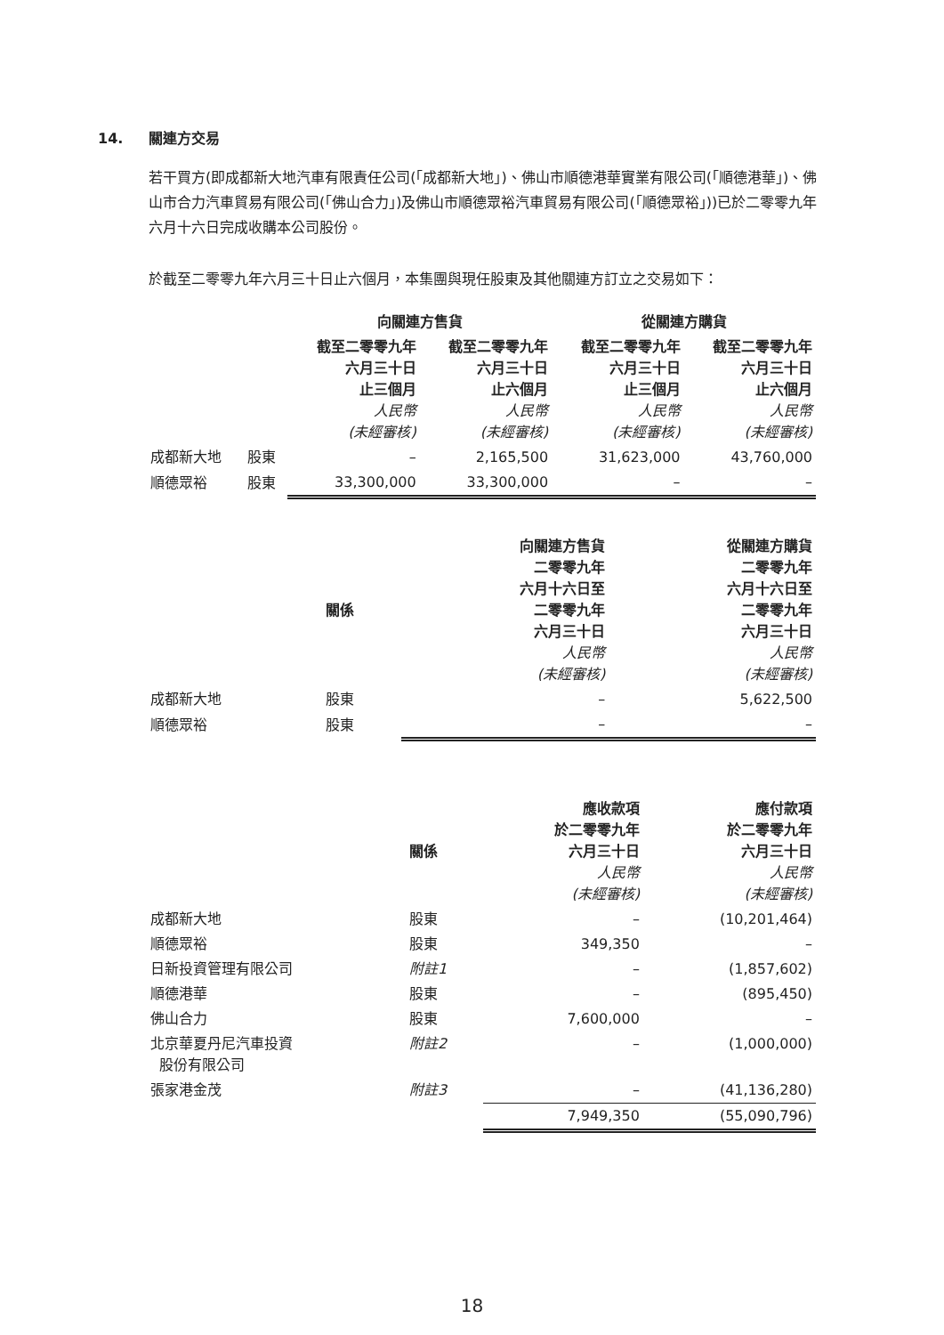14. 關連方交易
若干買方(即成都新大地汽車有限責任公司(「成都新大地」)、佛山市順德港華實業有限公司(「順德港華」)、佛山市合力汽車貿易有限公司(「佛山合力」)及佛山市順德眾裕汽車貿易有限公司(「順德眾裕」))已於二零零九年六月十六日完成收購本公司股份。
於截至二零零九年六月三十日止六個月，本集團與現任股東及其他關連方訂立之交易如下：
| | | 向關連方售貨 | | 從關連方購貨 | |
| --- | --- | --- | --- | --- | --- |
| | | 截至二零零九年 六月三十日 止三個月 人民幣 (未經審核) | 截至二零零九年 六月三十日 止六個月 人民幣 (未經審核) | 截至二零零九年 六月三十日 止三個月 人民幣 (未經審核) | 截至二零零九年 六月三十日 止六個月 人民幣 (未經審核) |
| 成都新大地 | 股東 | – | 2,165,500 | 31,623,000 | 43,760,000 |
| 順德眾裕 | 股東 | 33,300,000 | 33,300,000 | – | – |
| | 關係 | 向關連方售貨 二零零九年 六月十六日至 二零零九年 六月三十日 人民幣 (未經審核) | 從關連方購貨 二零零九年 六月十六日至 二零零九年 六月三十日 人民幣 (未經審核) |
| --- | --- | --- | --- |
| 成都新大地 | 股東 | – | 5,622,500 |
| 順德眾裕 | 股東 | – | – |
| | 關係 | 應收款項 於二零零九年 六月三十日 人民幣 (未經審核) | 應付款項 於二零零九年 六月三十日 人民幣 (未經審核) |
| --- | --- | --- | --- |
| 成都新大地 | 股東 | – | (10,201,464) |
| 順德眾裕 | 股東 | 349,350 | – |
| 日新投資管理有限公司 | 附註1 | – | (1,857,602) |
| 順德港華 | 股東 | – | (895,450) |
| 佛山合力 | 股東 | 7,600,000 | – |
| 北京華夏丹尼汽車投資 股份有限公司 | 附註2 | – | (1,000,000) |
| 張家港金茂 | 附註3 | – | (41,136,280) |
| | | 7,949,350 | (55,090,796) |
18